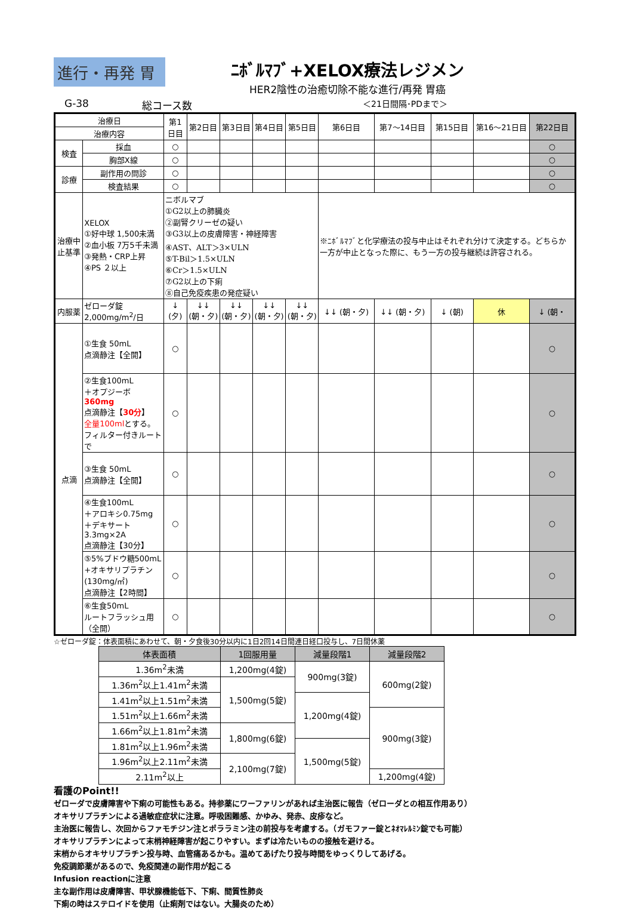進行・再発 胃
ﾆﾎﾞﾙﾏﾌﾞ+XELOX療法レジメン
HER2陰性の治癒切除不能な進行/再発 胃癌
G-38 総コース数 ＜21日間隔･PDまで＞
| 治療日 | | 第1日目 | 第2日目 | 第3日目 | 第4日目 | 第5日目 | 第6日目 | 第7～14日目 | 第15日目 | 第16～21日目 | 第22日目 |
| 治療内容 | | | | | | | | | | | |
| 検査 | 採血 | ○ | | | | | | | | | ○ |
| | 胸部X線 | ○ | | | | | | | | | ○ |
| 診療 | 副作用の問診 | ○ | | | | | | | | | ○ |
| | 検査結果 | ○ | | | | | | | | | ○ |
| 治療中止基準 | XELOX ①好中球 1,500未満 ②血小板 7万5千未満 ③発熱・CRP上昇 ④PS ２以上 | ニボルマブ ①G2以上の肺臓炎 ②副腎クリーゼの疑い ③G3以上の皮膚障害・神経障害 ④AST、ALT＞3×ULN ⑤T-Bil＞1.5×ULN ⑥Cr＞1.5×ULN ⑦G2以上の下痢 ⑧自己免疫疾患の発症疑い | | | | | ※ﾆﾎﾞﾙﾏﾌﾞと化学療法の投与中止はそれぞれ分けて決定する。どちらか一方が中止となった際に、もう一方の投与継続は許容される。 | | | | |
| 内服薬 | ゼローダ錠2,000mg/m<sup>2</sup>/日 | ↓ (夕) | ↓↓ (朝・夕) | ↓↓ (朝・夕) | ↓↓ (朝・夕) | ↓↓ (朝・夕) | ↓↓ (朝・夕) | ↓↓ (朝・夕) | ↓ (朝) | 休 | ↓ (朝・ |
| 点滴 | ①生食 50mL 点滴静注【全開】 | ○ | | | | | | | | | ○ |
| | ②生食100mL ＋オプジーボ 360mg 点滴静注【 30分 】 全量100ml とする。 フィルター付きルートで | ○ | | | | | | | | | ○ |
| | ③生食 50mL 点滴静注【全開】 | ○ | | | | | | | | | ○ |
| | ④生食100mL ＋アロキシ0.75mg ＋デキサート 3.3mg×2A 点滴静注【30分】 | ○ | | | | | | | | | ○ |
| | ⑤5%ブドウ糖500mL +オキサリプラチン(130mg/㎡) 点滴静注【2時間】 | ○ | | | | | | | | | ○ |
| | ⑥生食50mL ルートフラッシュ用（全開） | ○ | | | | | | | | | ○ |
☆ゼローダ錠：体表面積にあわせて、朝・夕食後30分以内に1日2回14日間連日経口投与し、7日間休薬
| 体表面積 | 1回服用量 | 減量段階1 | 減量段階2 |
| --- | --- | --- | --- |
| 1.36m<sup>2</sup>未満 | 1,200mg(4錠) | 900mg(3錠) | 600mg(2錠) |
| 1.36m<sup>2</sup>以上1.41m<sup>2</sup>未満 | 1,500mg(5錠) | | |
| 1.41m<sup>2</sup>以上1.51m<sup>2</sup>未満 | | 1,200mg(4錠) | |
| 1.51m<sup>2</sup>以上1.66m<sup>2</sup>未満 | | | 900mg(3錠) |
| 1.66m<sup>2</sup>以上1.81m<sup>2</sup>未満 | 1,800mg(6錠) | | |
| 1.81m<sup>2</sup>以上1.96m<sup>2</sup>未満 | | 1,500mg(5錠) | |
| 1.96m<sup>2</sup>以上2.11m<sup>2</sup>未満 | 2,100mg(7錠) | | |
| 2.11m<sup>2</sup>以上 | | | 1,200mg(4錠) |
看護のPoint!!
ゼローダで皮膚障害や下痢の可能性もある。持参薬にワーファリンがあれば主治医に報告（ゼローダとの相互作用あり）
オキサリプラチンによる過敏症症状に注意。呼吸困難感、かゆみ、発赤、皮疹など。
主治医に報告し、次回からファモチジン注とポララミン注の前投与を考慮する。（ガモファー錠とﾈｵﾏﾚﾙﾐﾝ錠でも可能）
オキサリプラチンによって末梢神経障害が起こりやすい。まずは冷たいものの接触を避ける。
末梢からオキサリプラチン投与時、血管痛あるかも。温めてあげたり投与時間をゆっくりしてあげる。
免疫調節薬があるので、免疫関連の副作用が起こる
Infusion reactionに注意
主な副作用は皮膚障害、甲状腺機能低下、下痢、間質性肺炎
下痢の時はステロイドを使用（止痢剤ではない。大腸炎のため）